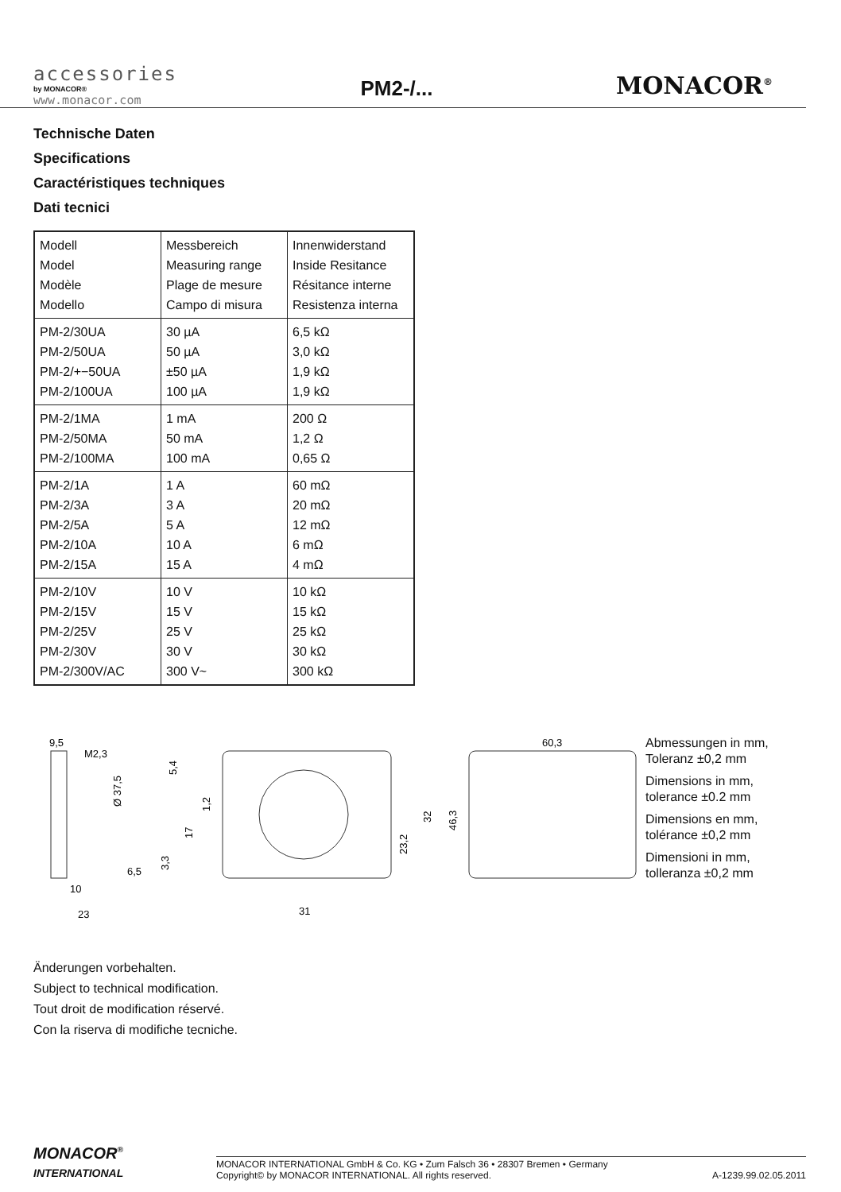accessories
by MONACOR®
www.monacor.com
PM2-/...
MONACOR<sup>®</sup>
Technische Daten
Specifications
Caractéristiques techniques
Dati tecnici
| Modell Model Modèle Modello | Messbereich Measuring range Plage de mesure Campo di misura | Innenwiderstand Inside Resitance Résitance interne Resistenza interna |
| PM-2/30UA PM-2/50UA PM-2/+−50UA PM-2/100UA | 30 µA 50 µA ±50 µA 100 µA | 6,5 kΩ 3,0 kΩ 1,9 kΩ 1,9 kΩ |
| PM-2/1MA PM-2/50MA PM-2/100MA | 1 mA 50 mA 100 mA | 200 Ω 1,2 Ω 0,65 Ω |
| PM-2/1A PM-2/3A PM-2/5A PM-2/10A PM-2/15A | 1 A 3 A 5 A 10 A 15 A | 60 mΩ 20 mΩ 12 mΩ 6 mΩ 4 mΩ |
| PM-2/10V PM-2/15V PM-2/25V PM-2/30V PM-2/300V/AC | 10 V 15 V 25 V 30 V 300 V~ | 10 kΩ 15 kΩ 25 kΩ 30 kΩ 300 kΩ |
9,5
M2,3
Ø 37,5
6,5
10
23
5,4
1,2
17
3,3
23,2
32
31
60,3
46,3
Abmessungen in mm,
Toleranz ±0,2 mm
Dimensions in mm,
tolerance ±0.2 mm
Dimensions en mm,
tolérance ±0,2 mm
Dimensioni in mm,
tolleranza ±0,2 mm
Änderungen vorbehalten.
Subject to technical modification.
Tout droit de modification réservé.
Con la riserva di modifiche tecniche.
MONACOR<sup>®</sup>
INTERNATIONAL
MONACOR INTERNATIONAL GmbH & Co. KG • Zum Falsch 36 • 28307 Bremen • Germany
Copyright© by MONACOR INTERNATIONAL. All rights reserved.
A-1239.99.02.05.2011